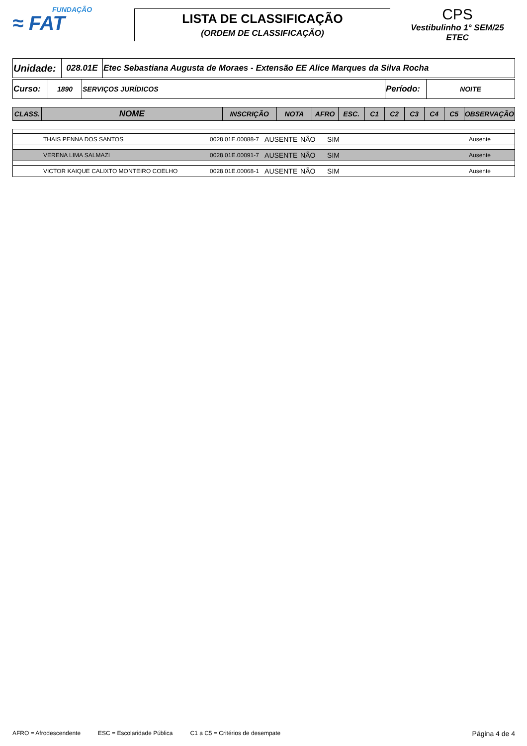FUNDAÇÃO
≈ FAT
LISTA DE CLASSIFICAÇÃO
(ORDEM DE CLASSIFICAÇÃO)
CPS
Vestibulinho 1° SEM/25
ETEC
| Unidade: | 028.01E | Etec Sebastiana Augusta de Moraes - Extensão EE Alice Marques da Silva Rocha |
| Curso: | 1890 | SERVIÇOS JURÍDICOS | Período: | NOITE |
| CLASS. | NOME | INSCRIÇÃO | NOTA | AFRO | ESC. | C1 | C2 | C3 | C4 | C5 | OBSERVAÇÃO |
| --- | --- | --- | --- | --- | --- | --- | --- | --- | --- | --- | --- |
| | THAIS PENNA DOS SANTOS | 0028.01E.00088-7 | AUSENTE | NÃO | SIM | | Ausente |
| | VERENA LIMA SALMAZI | 0028.01E.00091-7 | AUSENTE | NÃO | SIM | | Ausente |
| | VICTOR KAIQUE CALIXTO MONTEIRO COELHO | 0028.01E.00068-1 | AUSENTE | NÃO | SIM | | Ausente |
AFRO = Afrodescendente ESC = Escolaridade Pública C1 a C5 = Critérios de desempate Página 4 de 4